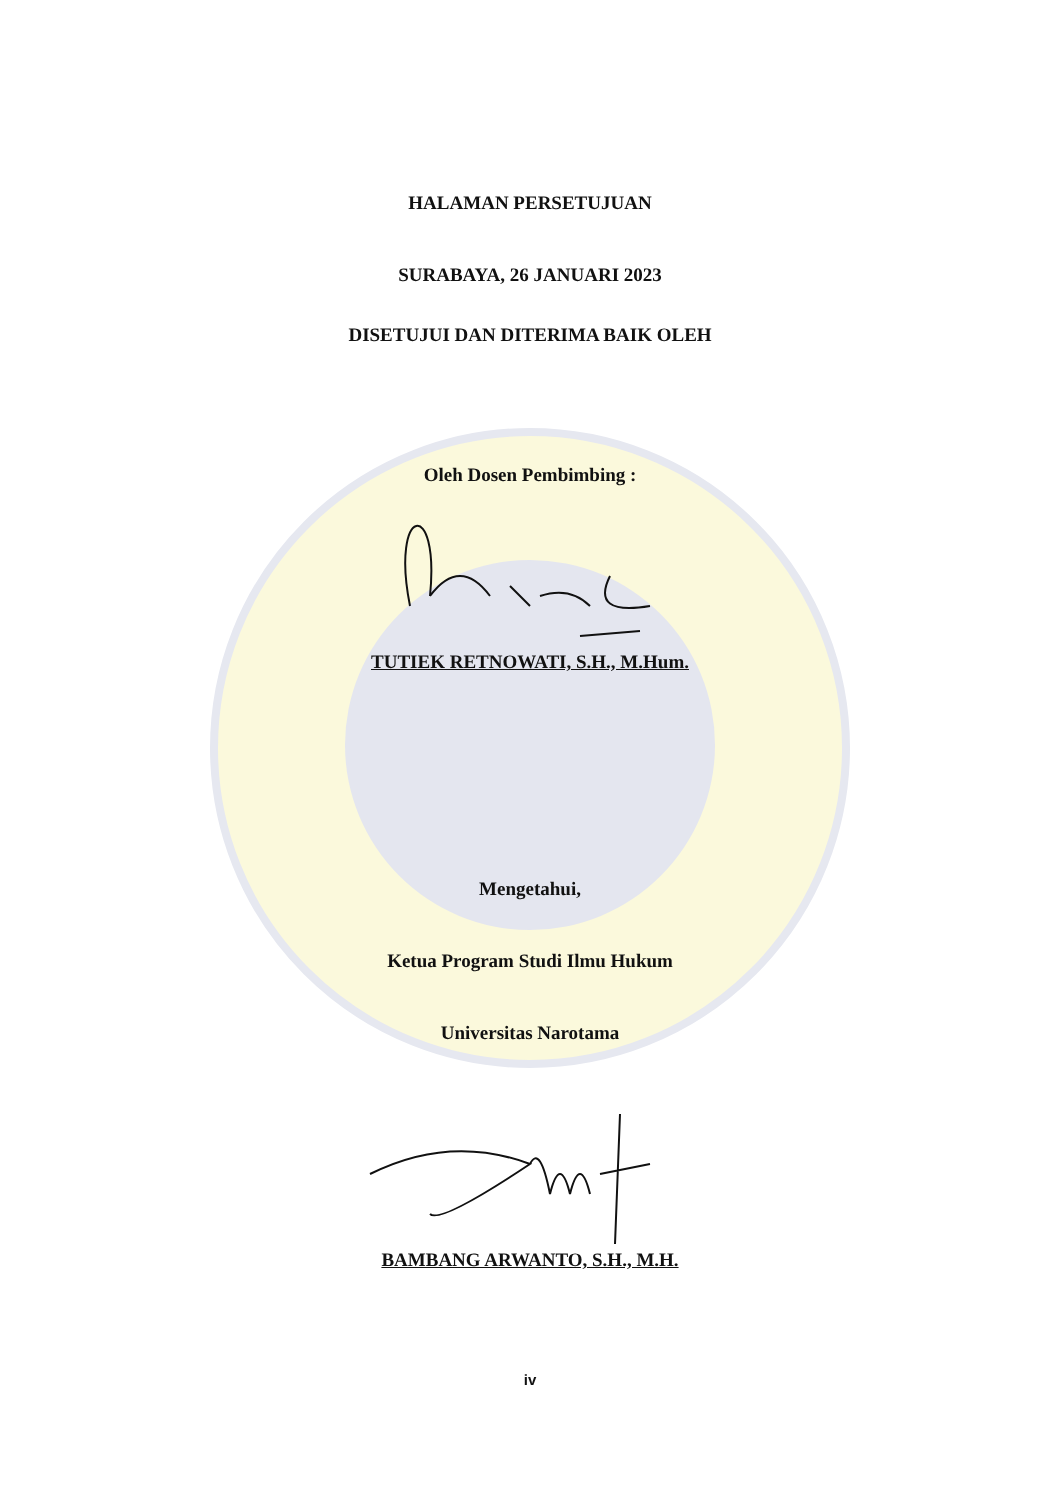HALAMAN PERSETUJUAN
SURABAYA, 26 JANUARI 2023
DISETUJUI DAN DITERIMA BAIK OLEH
Oleh Dosen Pembimbing :
TUTIEK RETNOWATI, S.H., M.Hum.
Mengetahui,
Ketua Program Studi Ilmu Hukum
Universitas Narotama
BAMBANG ARWANTO, S.H., M.H.
iv